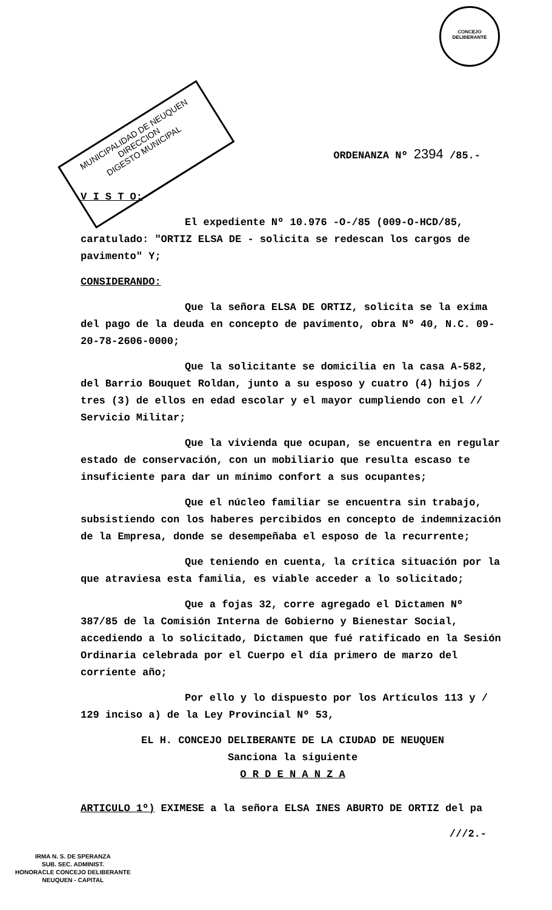CONCEJO DELIBERANTE
MUNICIPALIDAD DE NEUQUEN
DIRECCION
DIGESTO MUNICIPAL
ORDENANZA Nº 2394 /85.-
V I S T O:
El expediente Nº 10.976 -O-/85 (009-O-HCD/85, caratulado: "ORTIZ ELSA DE - solicita se redescan los cargos de pavimento" Y;
CONSIDERANDO:
Que la señora ELSA DE ORTIZ, solicita se la exima del pago de la deuda en concepto de pavimento, obra Nº 40, N.C. 09-20-78-2606-0000;
Que la solicitante se domicilia en la casa A-582, del Barrio Bouquet Roldan, junto a su esposo y cuatro (4) hijos / tres (3) de ellos en edad escolar y el mayor cumpliendo con el // Servicio Militar;
Que la vivienda que ocupan, se encuentra en regular estado de conservación, con un mobiliario que resulta escaso te insuficiente para dar un mínimo confort a sus ocupantes;
Que el núcleo familiar se encuentra sin trabajo, subsistiendo con los haberes percibidos en concepto de indemnización de la Empresa, donde se desempeñaba el esposo de la recurrente;
Que teniendo en cuenta, la crítica situación por la que atraviesa esta familia, es viable acceder a lo solicitado;
Que a fojas 32, corre agregado el Dictamen Nº 387/85 de la Comisión Interna de Gobierno y Bienestar Social, accediendo a lo solicitado, Dictamen que fué ratificado en la Sesión Ordinaria celebrada por el Cuerpo el día primero de marzo del corriente año;
Por ello y lo dispuesto por los Artículos 113 y / 129 inciso a) de la Ley Provincial Nº 53,
EL H. CONCEJO DELIBERANTE DE LA CIUDAD DE NEUQUEN
Sanciona la siguiente
O R D E N A N Z A
ARTICULO 1º) EXIMESE a la señora ELSA INES ABURTO DE ORTIZ del pa
///2.-
IRMA N. S. DE SPERANZA
SUB. SEC. ADMINIST.
HONORACLE CONCEJO DELIBERANTE
NEUQUEN - CAPITAL